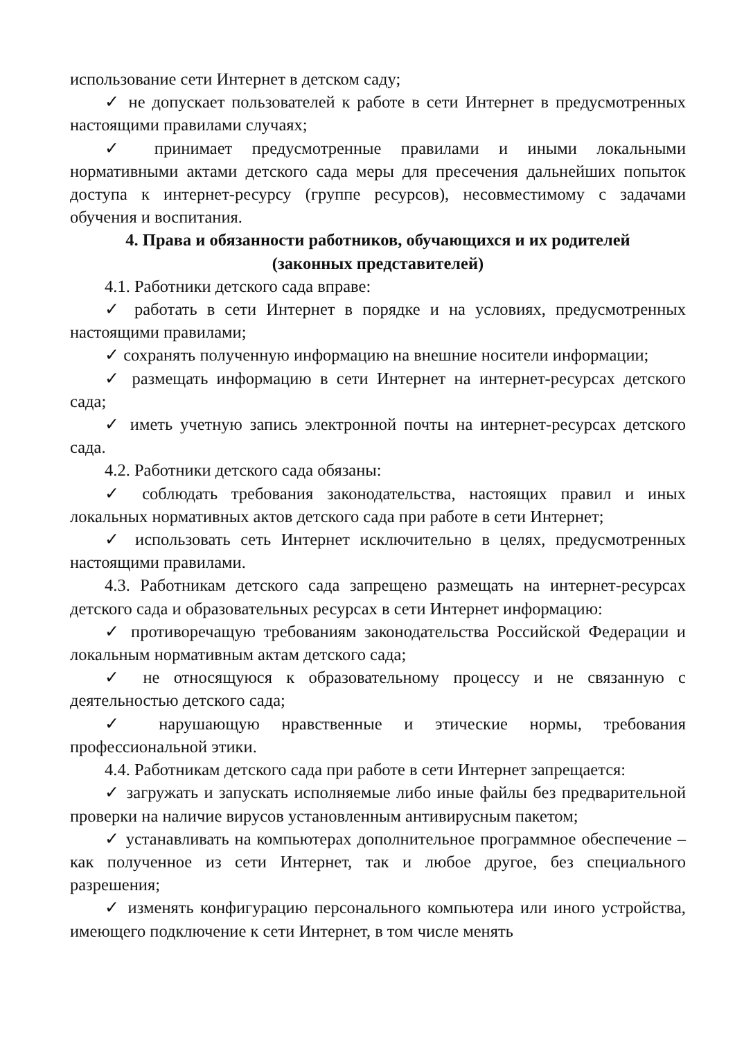использование сети Интернет в детском саду;
✓ не допускает пользователей к работе в сети Интернет в предусмотренных настоящими правилами случаях;
✓ принимает предусмотренные правилами и иными локальными нормативными актами детского сада меры для пресечения дальнейших попыток доступа к интернет-ресурсу (группе ресурсов), несовместимому с задачами обучения и воспитания.
4. Права и обязанности работников, обучающихся и их родителей
(законных представителей)
4.1. Работники детского сада вправе:
✓ работать в сети Интернет в порядке и на условиях, предусмотренных настоящими правилами;
✓ сохранять полученную информацию на внешние носители информации;
✓ размещать информацию в сети Интернет на интернет-ресурсах детского сада;
✓ иметь учетную запись электронной почты на интернет-ресурсах детского сада.
4.2. Работники детского сада обязаны:
✓ соблюдать требования законодательства, настоящих правил и иных локальных нормативных актов детского сада при работе в сети Интернет;
✓ использовать сеть Интернет исключительно в целях, предусмотренных настоящими правилами.
4.3. Работникам детского сада запрещено размещать на интернет-ресурсах детского сада и образовательных ресурсах в сети Интернет информацию:
✓ противоречащую требованиям законодательства Российской Федерации и локальным нормативным актам детского сада;
✓ не относящуюся к образовательному процессу и не связанную с деятельностью детского сада;
✓ нарушающую нравственные и этические нормы, требования профессиональной этики.
4.4. Работникам детского сада при работе в сети Интернет запрещается:
✓ загружать и запускать исполняемые либо иные файлы без предварительной проверки на наличие вирусов установленным антивирусным пакетом;
✓ устанавливать на компьютерах дополнительное программное обеспечение – как полученное из сети Интернет, так и любое другое, без специального разрешения;
✓ изменять конфигурацию персонального компьютера или иного устройства, имеющего подключение к сети Интернет, в том числе менять